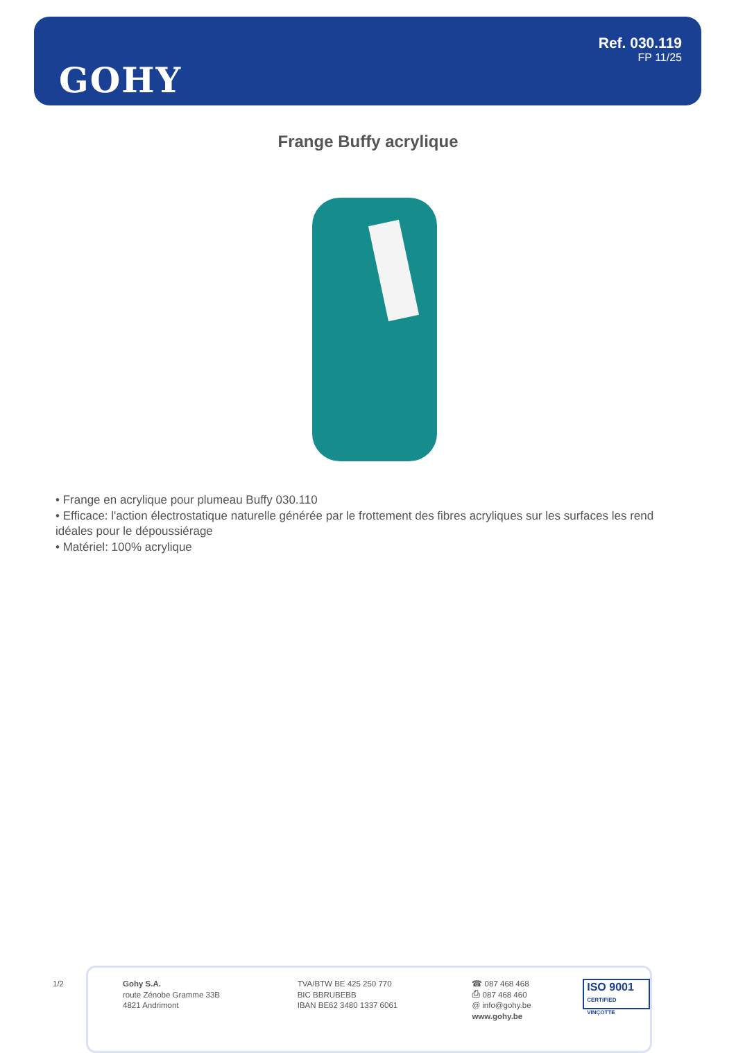GOHY
Ref. 030.119
FP 11/25
Frange Buffy acrylique
• Frange en acrylique pour plumeau Buffy 030.110
• Efficace: l'action électrostatique naturelle générée par le frottement des fibres acryliques sur les surfaces les rend idéales pour le dépoussiérage
• Matériel: 100% acrylique
1/2
Gohy S.A.
route Zénobe Gramme 33B
4821 Andrimont
TVA/BTW BE 425 250 770
BIC BBRUBEBB
IBAN BE62 3480 1337 6061
☎ 087 468 468
⎙ 087 468 460
@ info@gohy.be
www.gohy.be
ISO 9001
CERTIFIED VINÇOTTE